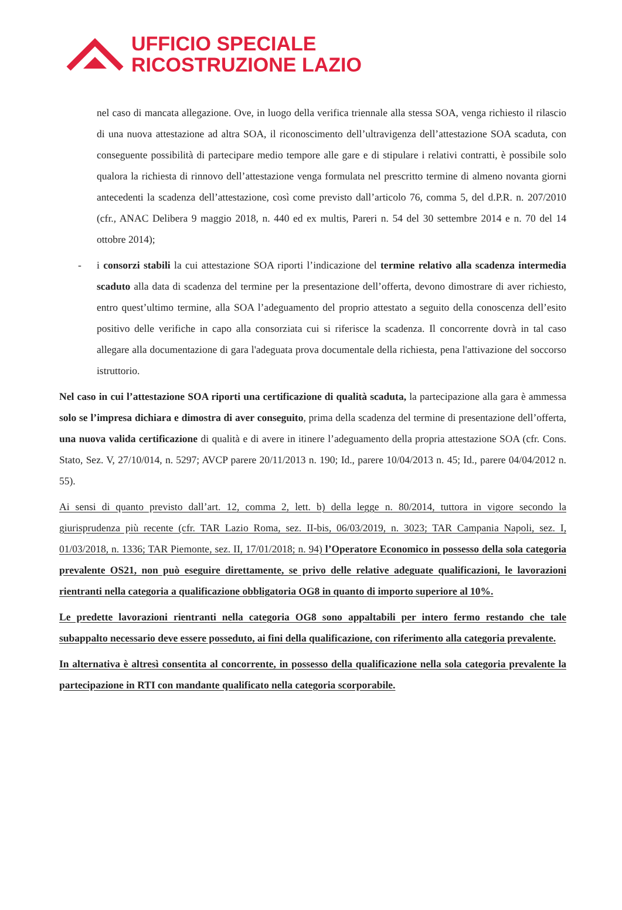UFFICIO SPECIALE
RICOSTRUZIONE LAZIO
nel caso di mancata allegazione. Ove, in luogo della verifica triennale alla stessa SOA, venga richiesto il rilascio di una nuova attestazione ad altra SOA, il riconoscimento dell’ultravigenza dell’attestazione SOA scaduta, con conseguente possibilità di partecipare medio tempore alle gare e di stipulare i relativi contratti, è possibile solo qualora la richiesta di rinnovo dell’attestazione venga formulata nel prescritto termine di almeno novanta giorni antecedenti la scadenza dell’attestazione, così come previsto dall’articolo 76, comma 5, del d.P.R. n. 207/2010 (cfr., ANAC Delibera 9 maggio 2018, n. 440 ed ex multis, Pareri n. 54 del 30 settembre 2014 e n. 70 del 14 ottobre 2014);
- i consorzi stabili la cui attestazione SOA riporti l’indicazione del termine relativo alla scadenza intermedia scaduto alla data di scadenza del termine per la presentazione dell’offerta, devono dimostrare di aver richiesto, entro quest’ultimo termine, alla SOA l’adeguamento del proprio attestato a seguito della conoscenza dell’esito positivo delle verifiche in capo alla consorziata cui si riferisce la scadenza. Il concorrente dovrà in tal caso allegare alla documentazione di gara l'adeguata prova documentale della richiesta, pena l'attivazione del soccorso istruttorio.
Nel caso in cui l’attestazione SOA riporti una certificazione di qualità scaduta, la partecipazione alla gara è ammessa solo se l’impresa dichiara e dimostra di aver conseguito, prima della scadenza del termine di presentazione dell’offerta, una nuova valida certificazione di qualità e di avere in itinere l’adeguamento della propria attestazione SOA (cfr. Cons. Stato, Sez. V, 27/10/014, n. 5297; AVCP parere 20/11/2013 n. 190; Id., parere 10/04/2013 n. 45; Id., parere 04/04/2012 n. 55).
Ai sensi di quanto previsto dall’art. 12, comma 2, lett. b) della legge n. 80/2014, tuttora in vigore secondo la giurisprudenza più recente (cfr. TAR Lazio Roma, sez. II-bis, 06/03/2019, n. 3023; TAR Campania Napoli, sez. I, 01/03/2018, n. 1336; TAR Piemonte, sez. II, 17/01/2018; n. 94) l’Operatore Economico in possesso della sola categoria prevalente OS21, non può eseguire direttamente, se privo delle relative adeguate qualificazioni, le lavorazioni rientranti nella categoria a qualificazione obbligatoria OG8 in quanto di importo superiore al 10%.
Le predette lavorazioni rientranti nella categoria OG8 sono appaltabili per intero fermo restando che tale subappalto necessario deve essere posseduto, ai fini della qualificazione, con riferimento alla categoria prevalente.
In alternativa è altresì consentita al concorrente, in possesso della qualificazione nella sola categoria prevalente la partecipazione in RTI con mandante qualificato nella categoria scorporabile.